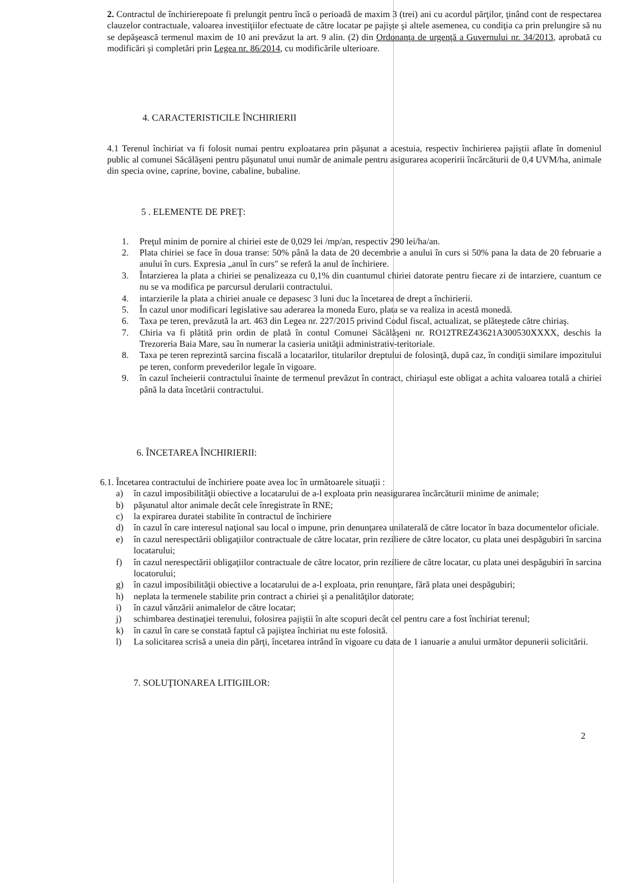2. Contractul de închirierepoate fi prelungit pentru încă o perioadă de maxim 3 (trei) ani cu acordul părţilor, ţinând cont de respectarea clauzelor contractuale, valoarea investiţiilor efectuate de către locatar pe pajişte şi altele asemenea, cu condiţia ca prin prelungire să nu se depăşească termenul maxim de 10 ani prevăzut la art. 9 alin. (2) din Ordonanţa de urgenţă a Guvernului nr. 34/2013, aprobată cu modificări şi completări prin Legea nr. 86/2014, cu modificările ulterioare.
4. CARACTERISTICILE ÎNCHIRIERII
4.1 Terenul închiriat va fi folosit numai pentru exploatarea prin păşunat a acestuia, respectiv închirierea pajiştii aflate în domeniul public al comunei Săcălăşeni pentru păşunatul unui număr de animale pentru asigurarea acoperirii încărcăturii de 0,4 UVM/ha, animale din specia ovine, caprine, bovine, cabaline, bubaline.
5 . ELEMENTE DE PREŢ:
1. Preţul minim de pornire al chiriei este de 0,029 lei /mp/an, respectiv 290 lei/ha/an.
2. Plata chiriei se face în doua transe: 50% până la data de 20 decembrie a anului în curs si 50% pana la data de 20 februarie a anului în curs. Expresia „anul în curs" se referă la anul de închiriere.
3. Întarzierea la plata a chiriei se penalizeaza cu 0,1% din cuantumul chiriei datorate pentru fiecare zi de intarziere, cuantum ce nu se va modifica pe parcursul derularii contractului.
4. intarzierile la plata a chiriei anuale ce depasesc 3 luni duc la încetarea de drept a închirierii.
5. În cazul unor modificari legislative sau aderarea la moneda Euro, plata se va realiza in acestă monedă.
6. Taxa pe teren, prevăzută la art. 463 din Legea nr. 227/2015 privind Codul fiscal, actualizat, se plăteştede către chiriaş.
7. Chiria va fi plătită prin ordin de plată în contul Comunei Săcălăşeni nr. RO12TREZ43621A300530XXXX, deschis la Trezoreria Baia Mare, sau în numerar la casieria unităţii administrativ-teritoriale.
8. Taxa pe teren reprezintă sarcina fiscală a locatarilor, titularilor dreptului de folosinţă, după caz, în condiţii similare impozitului pe teren, conform prevederilor legale în vigoare.
9. în cazul încheierii contractului înainte de termenul prevăzut în contract, chiriaşul este obligat a achita valoarea totală a chiriei până la data încetării contractului.
6. ÎNCETAREA ÎNCHIRIERII:
6.1. Încetarea contractului de închiriere poate avea loc în următoarele situaţii :
a) în cazul imposibilităţii obiective a locatarului de a-l exploata prin neasigurarea încărcăturii minime de animale;
b) păşunatul altor animale decât cele înregistrate în RNE;
c) la expirarea duratei stabilite în contractul de închiriere
d) în cazul în care interesul naţional sau local o impune, prin denunţarea unilaterală de către locator în baza documentelor oficiale.
e) în cazul nerespectării obligaţiilor contractuale de către locatar, prin reziliere de către locator, cu plata unei despăgubiri în sarcina locatarului;
f) în cazul nerespectării obligaţiilor contractuale de către locator, prin reziliere de către locatar, cu plata unei despăgubiri în sarcina locatorului;
g) în cazul imposibilităţii obiective a locatarului de a-l exploata, prin renunţare, fără plata unei despăgubiri;
h) neplata la termenele stabilite prin contract a chiriei şi a penalităţilor datorate;
i) în cazul vânzării animalelor de către locatar;
j) schimbarea destinaţiei terenului, folosirea pajiştii în alte scopuri decât cel pentru care a fost închiriat terenul;
k) în cazul în care se constată faptul că pajiştea închiriat nu este folosită.
l) La solicitarea scrisă a uneia din părţi, încetarea intrând în vigoare cu data de 1 ianuarie a anului următor depunerii solicitării.
7. SOLUŢIONAREA LITIGIILOR:
2